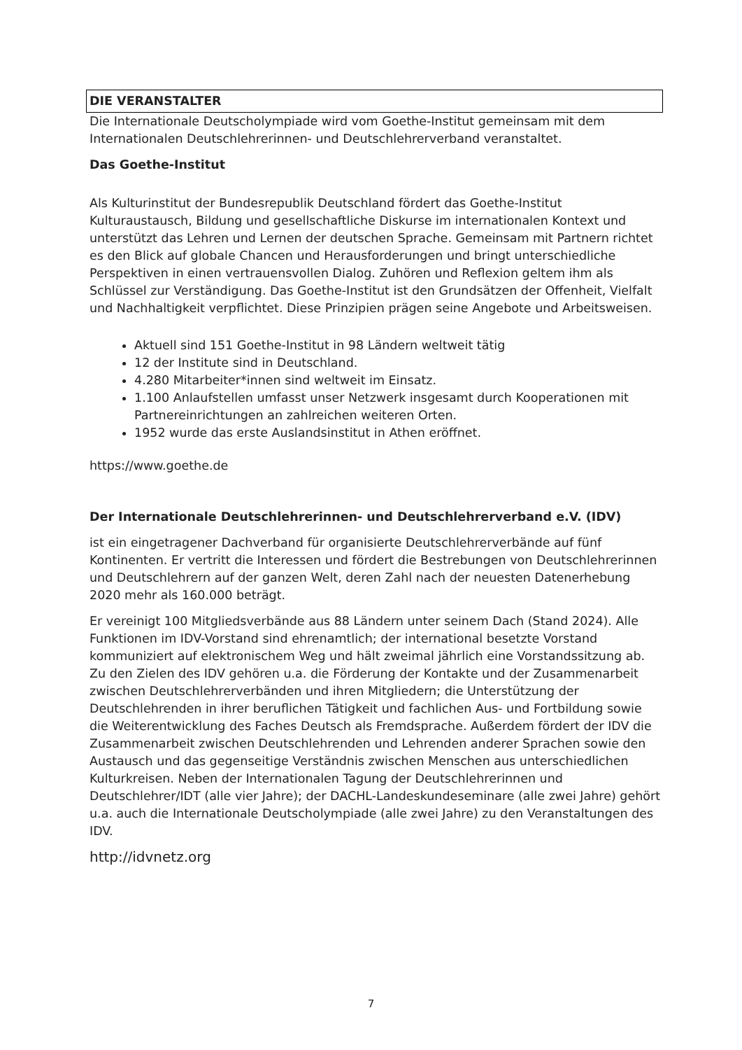DIE VERANSTALTER
Die Internationale Deutscholympiade wird vom Goethe-Institut gemeinsam mit dem Internationalen Deutschlehrerinnen- und Deutschlehrerverband veranstaltet.
Das Goethe-Institut
Als Kulturinstitut der Bundesrepublik Deutschland fördert das Goethe-Institut Kulturaustausch, Bildung und gesellschaftliche Diskurse im internationalen Kontext und unterstützt das Lehren und Lernen der deutschen Sprache. Gemeinsam mit Partnern richtet es den Blick auf globale Chancen und Herausforderungen und bringt unterschiedliche Perspektiven in einen vertrauensvollen Dialog. Zuhören und Reflexion geltem ihm als Schlüssel zur Verständigung. Das Goethe-Institut ist den Grundsätzen der Offenheit, Vielfalt und Nachhaltigkeit verpflichtet. Diese Prinzipien prägen seine Angebote und Arbeitsweisen.
Aktuell sind 151 Goethe-Institut in 98 Ländern weltweit tätig
12 der Institute sind in Deutschland.
4.280 Mitarbeiter*innen sind weltweit im Einsatz.
1.100 Anlaufstellen umfasst unser Netzwerk insgesamt durch Kooperationen mit Partnereinrichtungen an zahlreichen weiteren Orten.
1952 wurde das erste Auslandsinstitut in Athen eröffnet.
https://www.goethe.de
Der Internationale Deutschlehrerinnen- und Deutschlehrerverband e.V. (IDV)
ist ein eingetragener Dachverband für organisierte Deutschlehrerverbände auf fünf Kontinenten. Er vertritt die Interessen und fördert die Bestrebungen von Deutschlehrerinnen und Deutschlehrern auf der ganzen Welt, deren Zahl nach der neuesten Datenerhebung 2020 mehr als 160.000 beträgt.
Er vereinigt 100 Mitgliedsverbände aus 88 Ländern unter seinem Dach (Stand 2024). Alle Funktionen im IDV-Vorstand sind ehrenamtlich; der international besetzte Vorstand kommuniziert auf elektronischem Weg und hält zweimal jährlich eine Vorstandssitzung ab. Zu den Zielen des IDV gehören u.a. die Förderung der Kontakte und der Zusammenarbeit zwischen Deutschlehrerverbänden und ihren Mitgliedern; die Unterstützung der Deutschlehrenden in ihrer beruflichen Tätigkeit und fachlichen Aus- und Fortbildung sowie die Weiterentwicklung des Faches Deutsch als Fremdsprache. Außerdem fördert der IDV die Zusammenarbeit zwischen Deutschlehrenden und Lehrenden anderer Sprachen sowie den Austausch und das gegenseitige Verständnis zwischen Menschen aus unterschiedlichen Kulturkreisen. Neben der Internationalen Tagung der Deutschlehrerinnen und Deutschlehrer/IDT (alle vier Jahre); der DACHL-Landeskundeseminare (alle zwei Jahre) gehört u.a. auch die Internationale Deutscholympiade (alle zwei Jahre) zu den Veranstaltungen des IDV.
http://idvnetz.org
7